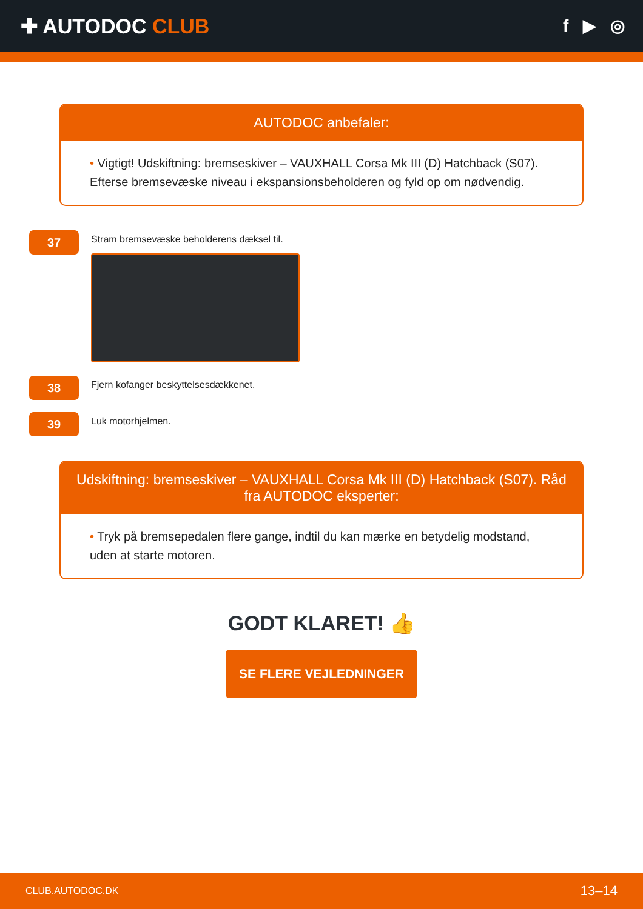✚ AUTODOC CLUB
f ▶ ◎
AUTODOC anbefaler:
• Vigtigt! Udskiftning: bremseskiver – VAUXHALL Corsa Mk III (D) Hatchback (S07). Efterse bremsevæske niveau i ekspansionsbeholderen og fyld op om nødvendig.
37
Stram bremsevæske beholderens dæksel til.
38
Fjern kofanger beskyttelsesdækkenet.
39
Luk motorhjelmen.
Udskiftning: bremseskiver – VAUXHALL Corsa Mk III (D) Hatchback (S07). Råd fra AUTODOC eksperter:
• Tryk på bremsepedalen flere gange, indtil du kan mærke en betydelig modstand, uden at starte motoren.
GODT KLARET! 👍
SE FLERE VEJLEDNINGER
CLUB.AUTODOC.DK 13–14